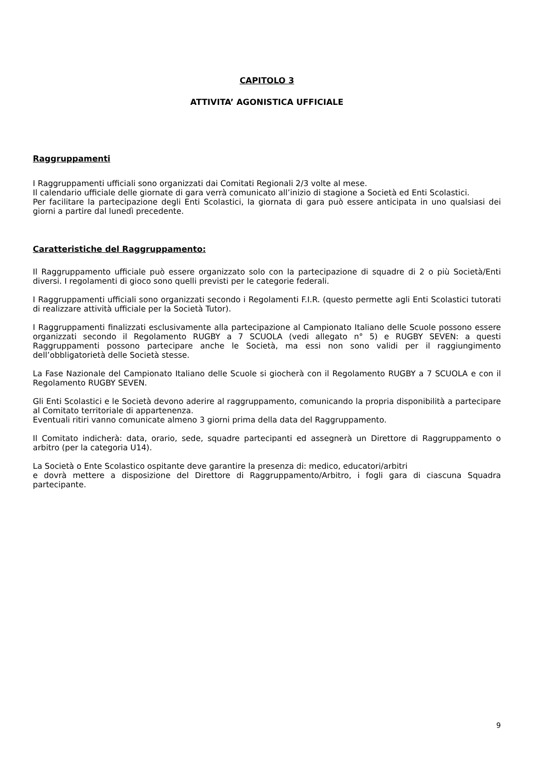CAPITOLO 3
ATTIVITA’ AGONISTICA UFFICIALE
Raggruppamenti
I Raggruppamenti ufficiali sono organizzati dai Comitati Regionali 2/3 volte al mese.
Il calendario ufficiale delle giornate di gara verrà comunicato all’inizio di stagione a Società ed Enti Scolastici.
Per facilitare la partecipazione degli Enti Scolastici, la giornata di gara può essere anticipata in uno qualsiasi dei giorni a partire dal lunedì precedente.
Caratteristiche del Raggruppamento:
Il Raggruppamento ufficiale può essere organizzato solo con la partecipazione di squadre di 2 o più Società/Enti diversi. I regolamenti di gioco sono quelli previsti per le categorie federali.
I Raggruppamenti ufficiali sono organizzati secondo i Regolamenti F.I.R. (questo permette agli Enti Scolastici tutorati di realizzare attività ufficiale per la Società Tutor).
I Raggruppamenti finalizzati esclusivamente alla partecipazione al Campionato Italiano delle Scuole possono essere organizzati secondo il Regolamento RUGBY a 7 SCUOLA (vedi allegato n° 5) e RUGBY SEVEN: a questi Raggruppamenti possono partecipare anche le Società, ma essi non sono validi per il raggiungimento dell’obbligatorietà delle Società stesse.
La Fase Nazionale del Campionato Italiano delle Scuole si giocherà con il Regolamento RUGBY a 7 SCUOLA e con il Regolamento RUGBY SEVEN.
Gli Enti Scolastici e le Società devono aderire al raggruppamento, comunicando la propria disponibilità a partecipare al Comitato territoriale di appartenenza.
Eventuali ritiri vanno comunicate almeno 3 giorni prima della data del Raggruppamento.
Il Comitato indicherà: data, orario, sede, squadre partecipanti ed assegnerà un Direttore di Raggruppamento o arbitro (per la categoria U14).
La Società o Ente Scolastico ospitante deve garantire la presenza di: medico, educatori/arbitri
e dovrà mettere a disposizione del Direttore di Raggruppamento/Arbitro, i fogli gara di ciascuna Squadra partecipante.
9